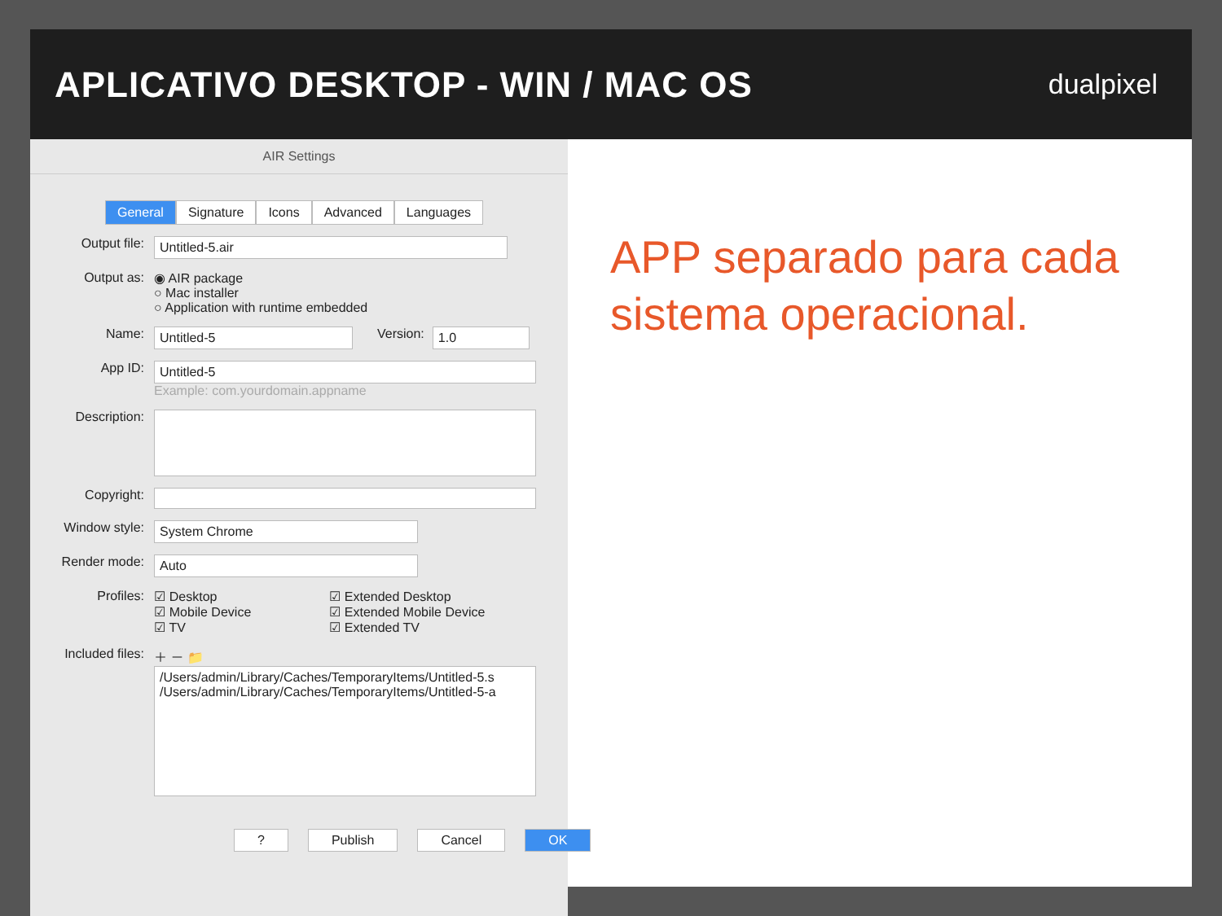APLICATIVO DESKTOP - WIN / MAC OS
dualpixel
AIR Settings
General Signature Icons Advanced Languages
Output file:
Untitled-5.air
Output as: ◉ AIR package
○ Mac installer
○ Application with runtime embedded
Name:
Untitled-5
Version:
1.0
App ID:
Untitled-5
Example: com.yourdomain.appname
Description:
Copyright:
Window style:
System Chrome
Render mode:
Auto
Profiles: ☑ Desktop
☑ Mobile Device
☑ TV
☑ Extended Desktop
☑ Extended Mobile Device
☑ Extended TV
Included files:
＋ － 📁
/Users/admin/Library/Caches/TemporaryItems/Untitled-5.s
/Users/admin/Library/Caches/TemporaryItems/Untitled-5-a
? Publish Cancel OK
APP separado para cada sistema operacional.